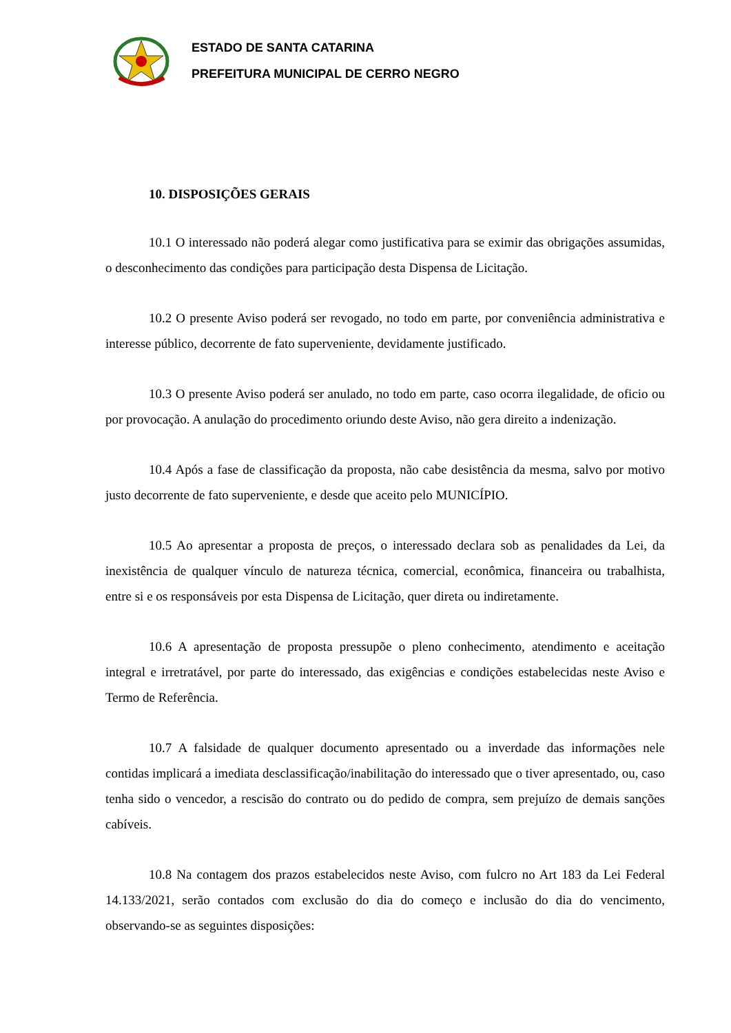ESTADO DE SANTA CATARINA
PREFEITURA MUNICIPAL DE CERRO NEGRO
10. DISPOSIÇÕES GERAIS
10.1 O interessado não poderá alegar como justificativa para se eximir das obrigações assumidas, o desconhecimento das condições para participação desta Dispensa de Licitação.
10.2 O presente Aviso poderá ser revogado, no todo em parte, por conveniência administrativa e interesse público, decorrente de fato superveniente, devidamente justificado.
10.3 O presente Aviso poderá ser anulado, no todo em parte, caso ocorra ilegalidade, de oficio ou por provocação. A anulação do procedimento oriundo deste Aviso, não gera direito a indenização.
10.4 Após a fase de classificação da proposta, não cabe desistência da mesma, salvo por motivo justo decorrente de fato superveniente, e desde que aceito pelo MUNICÍPIO.
10.5 Ao apresentar a proposta de preços, o interessado declara sob as penalidades da Lei, da inexistência de qualquer vínculo de natureza técnica, comercial, econômica, financeira ou trabalhista, entre si e os responsáveis por esta Dispensa de Licitação, quer direta ou indiretamente.
10.6 A apresentação de proposta pressupõe o pleno conhecimento, atendimento e aceitação integral e irretratável, por parte do interessado, das exigências e condições estabelecidas neste Aviso e Termo de Referência.
10.7 A falsidade de qualquer documento apresentado ou a inverdade das informações nele contidas implicará a imediata desclassificação/inabilitação do interessado que o tiver apresentado, ou, caso tenha sido o vencedor, a rescisão do contrato ou do pedido de compra, sem prejuízo de demais sanções cabíveis.
10.8 Na contagem dos prazos estabelecidos neste Aviso, com fulcro no Art 183 da Lei Federal 14.133/2021, serão contados com exclusão do dia do começo e inclusão do dia do vencimento, observando-se as seguintes disposições: